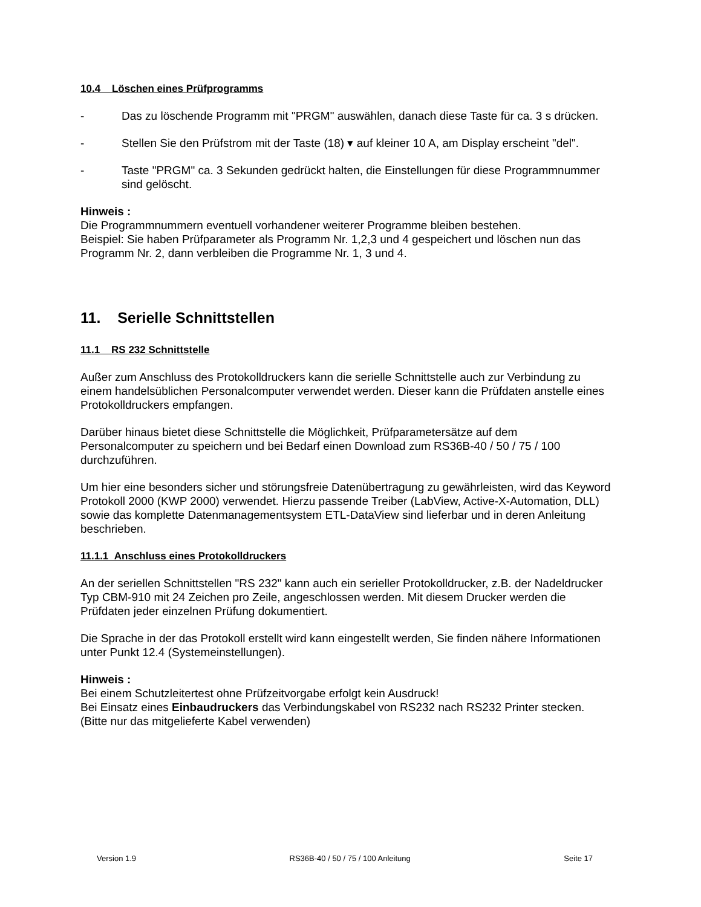10.4 Löschen eines Prüfprogramms
- Das zu löschende Programm mit "PRGM" auswählen, danach diese Taste für ca. 3 s drücken.
- Stellen Sie den Prüfstrom mit der Taste (18) ▾ auf kleiner 10 A, am Display erscheint "del".
- Taste "PRGM" ca. 3 Sekunden gedrückt halten, die Einstellungen für diese Programmnummer sind gelöscht.
Hinweis :
Die Programmnummern eventuell vorhandener weiterer Programme bleiben bestehen.
Beispiel: Sie haben Prüfparameter als Programm Nr. 1,2,3 und 4 gespeichert und löschen nun das Programm Nr. 2, dann verbleiben die Programme Nr. 1, 3 und 4.
11. Serielle Schnittstellen
11.1 RS 232 Schnittstelle
Außer zum Anschluss des Protokolldruckers kann die serielle Schnittstelle auch zur Verbindung zu einem handelsüblichen Personalcomputer verwendet werden. Dieser kann die Prüfdaten anstelle eines Protokolldruckers empfangen.
Darüber hinaus bietet diese Schnittstelle die Möglichkeit, Prüfparametersätze auf dem Personalcomputer zu speichern und bei Bedarf einen Download zum RS36B-40 / 50 / 75 / 100 durchzuführen.
Um hier eine besonders sicher und störungsfreie Datenübertragung zu gewährleisten, wird das Keyword Protokoll 2000 (KWP 2000) verwendet. Hierzu passende Treiber (LabView, Active-X-Automation, DLL) sowie das komplette Datenmanagementsystem ETL-DataView sind lieferbar und in deren Anleitung beschrieben.
11.1.1 Anschluss eines Protokolldruckers
An der seriellen Schnittstellen "RS 232" kann auch ein serieller Protokolldrucker, z.B. der Nadeldrucker Typ CBM-910 mit 24 Zeichen pro Zeile, angeschlossen werden. Mit diesem Drucker werden die Prüfdaten jeder einzelnen Prüfung dokumentiert.
Die Sprache in der das Protokoll erstellt wird kann eingestellt werden, Sie finden nähere Informationen unter Punkt 12.4 (Systemeinstellungen).
Hinweis :
Bei einem Schutzleitertest ohne Prüfzeitvorgabe erfolgt kein Ausdruck!
Bei Einsatz eines Einbaudruckers das Verbindungskabel von RS232 nach RS232 Printer stecken. (Bitte nur das mitgelieferte Kabel verwenden)
Version 1.9 RS36B-40 / 50 / 75 / 100 Anleitung Seite 17